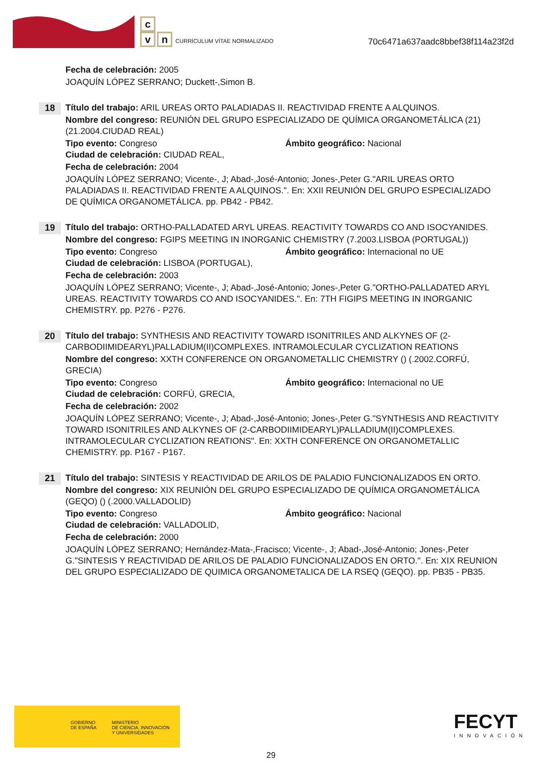c
vn CURRÍCULUM VÍTAE NORMALIZADO
70c6471a637aadc8bbef38f114a23f2d
Fecha de celebración: 2005
JOAQUÍN LÓPEZ SERRANO; Duckett-,Simon B.
18
Título del trabajo: ARIL UREAS ORTO PALADIADAS II. REACTIVIDAD FRENTE A ALQUINOS.
Nombre del congreso: REUNIÓN DEL GRUPO ESPECIALIZADO DE QUÍMICA ORGANOMETÁLICA (21) (21.2004.CIUDAD REAL)
Tipo evento: Congreso Ámbito geográfico: Nacional
Ciudad de celebración: CIUDAD REAL,
Fecha de celebración: 2004
JOAQUÍN LÓPEZ SERRANO; Vicente-, J; Abad-,José-Antonio; Jones-,Peter G."ARIL UREAS ORTO PALADIADAS II. REACTIVIDAD FRENTE A ALQUINOS.". En: XXII REUNIÓN DEL GRUPO ESPECIALIZADO DE QUÍMICA ORGANOMETÁLICA. pp. PB42 - PB42.
19
Título del trabajo: ORTHO-PALLADATED ARYL UREAS. REACTIVITY TOWARDS CO AND ISOCYANIDES.
Nombre del congreso: FGIPS MEETING IN INORGANIC CHEMISTRY (7.2003.LISBOA (PORTUGAL))
Tipo evento: Congreso Ámbito geográfico: Internacional no UE
Ciudad de celebración: LISBOA (PORTUGAL),
Fecha de celebración: 2003
JOAQUÍN LÓPEZ SERRANO; Vicente-, J; Abad-,José-Antonio; Jones-,Peter G."ORTHO-PALLADATED ARYL UREAS. REACTIVITY TOWARDS CO AND ISOCYANIDES.". En: 7TH FIGIPS MEETING IN INORGANIC CHEMISTRY. pp. P276 - P276.
20
Título del trabajo: SYNTHESIS AND REACTIVITY TOWARD ISONITRILES AND ALKYNES OF (2-CARBODIIMIDEARYL)PALLADIUM(II)COMPLEXES. INTRAMOLECULAR CYCLIZATION REATIONS
Nombre del congreso: XXTH CONFERENCE ON ORGANOMETALLIC CHEMISTRY () (.2002.CORFÚ, GRECIA)
Tipo evento: Congreso Ámbito geográfico: Internacional no UE
Ciudad de celebración: CORFÚ, GRECIA,
Fecha de celebración: 2002
JOAQUÍN LÓPEZ SERRANO; Vicente-, J; Abad-,José-Antonio; Jones-,Peter G."SYNTHESIS AND REACTIVITY TOWARD ISONITRILES AND ALKYNES OF (2-CARBODIIMIDEARYL)PALLADIUM(II)COMPLEXES. INTRAMOLECULAR CYCLIZATION REATIONS". En: XXTH CONFERENCE ON ORGANOMETALLIC CHEMISTRY. pp. P167 - P167.
21
Título del trabajo: SINTESIS Y REACTIVIDAD DE ARILOS DE PALADIO FUNCIONALIZADOS EN ORTO.
Nombre del congreso: XIX REUNIÓN DEL GRUPO ESPECIALIZADO DE QUÍMICA ORGANOMETÁLICA (GEQO) () (.2000.VALLADOLID)
Tipo evento: Congreso Ámbito geográfico: Nacional
Ciudad de celebración: VALLADOLID,
Fecha de celebración: 2000
JOAQUÍN LÓPEZ SERRANO; Hernández-Mata-,Fracisco; Vicente-, J; Abad-,José-Antonio; Jones-,Peter G."SINTESIS Y REACTIVIDAD DE ARILOS DE PALADIO FUNCIONALIZADOS EN ORTO.". En: XIX REUNION DEL GRUPO ESPECIALIZADO DE QUIMICA ORGANOMETALICA DE LA RSEQ (GEQO). pp. PB35 - PB35.
GOBIERNO
DE ESPAÑA MINISTERIO
DE CIENCIA, INNOVACIÓN
Y UNIVERSIDADES
FECYT
INNOVACIÓN
29